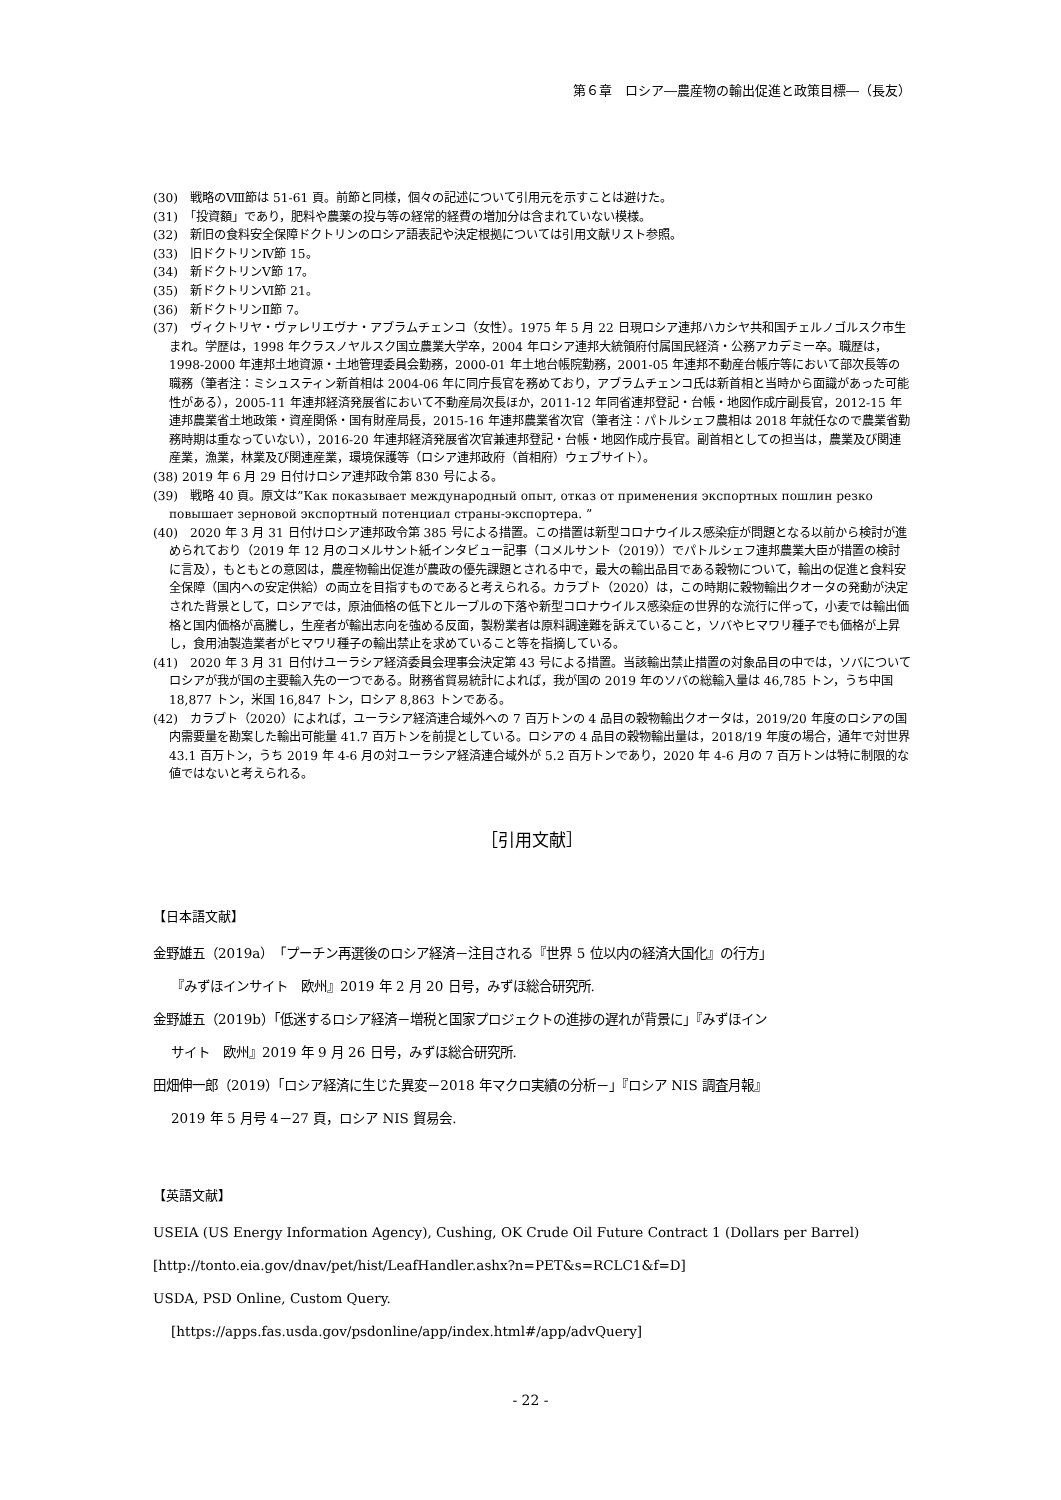第６章　ロシア―農産物の輸出促進と政策目標―（長友）
(30)　戦略のⅧ節は 51-61 頁。前節と同様，個々の記述について引用元を示すことは避けた。
(31)　「投資額」であり，肥料や農薬の投与等の経常的経費の増加分は含まれていない模様。
(32)　新旧の食料安全保障ドクトリンのロシア語表記や決定根拠については引用文献リスト参照。
(33)　旧ドクトリンⅣ節 15。
(34)　新ドクトリンⅤ節 17。
(35)　新ドクトリンⅥ節 21。
(36)　新ドクトリンⅡ節 7。
(37)　ヴィクトリヤ・ヴァレリエヴナ・アブラムチェンコ（女性）。1975 年 5 月 22 日現ロシア連邦ハカシヤ共和国チェルノゴルスク市生まれ。学歴は，1998 年クラスノヤルスク国立農業大学卒，2004 年ロシア連邦大統領府付属国民経済・公務アカデミー卒。職歴は，1998-2000 年連邦土地資源・土地管理委員会勤務，2000-01 年土地台帳院勤務，2001-05 年連邦不動産台帳庁等において部次長等の職務（筆者注：ミシュスティン新首相は 2004-06 年に同庁長官を務めており，アブラムチェンコ氏は新首相と当時から面識があった可能性がある），2005-11 年連邦経済発展省において不動産局次長ほか，2011-12 年同省連邦登記・台帳・地図作成庁副長官，2012-15 年連邦農業省土地政策・資産関係・国有財産局長，2015-16 年連邦農業省次官（筆者注：パトルシェフ農相は 2018 年就任なので農業省勤務時期は重なっていない），2016-20 年連邦経済発展省次官兼連邦登記・台帳・地図作成庁長官。副首相としての担当は，農業及び関連産業，漁業，林業及び関連産業，環境保護等（ロシア連邦政府（首相府）ウェブサイト）。
(38) 2019 年 6 月 29 日付けロシア連邦政令第 830 号による。
(39)　戦略 40 頁。原文は”Как показывает международный опыт, отказ от применения экспортных пошлин резко повышает зерновой экспортный потенциал страны-экспортера. ”
(40)　2020 年 3 月 31 日付けロシア連邦政令第 385 号による措置。この措置は新型コロナウイルス感染症が問題となる以前から検討が進められており（2019 年 12 月のコメルサント紙インタビュー記事（コメルサント（2019））でパトルシェフ連邦農業大臣が措置の検討に言及），もともとの意図は，農産物輸出促進が農政の優先課題とされる中で，最大の輸出品目である穀物について，輸出の促進と食料安全保障（国内への安定供給）の両立を目指すものであると考えられる。カラブト（2020）は，この時期に穀物輸出クオータの発動が決定された背景として，ロシアでは，原油価格の低下とルーブルの下落や新型コロナウイルス感染症の世界的な流行に伴って，小麦では輸出価格と国内価格が高騰し，生産者が輸出志向を強める反面，製粉業者は原料調達難を訴えていること，ソバやヒマワリ種子でも価格が上昇し，食用油製造業者がヒマワリ種子の輸出禁止を求めていること等を指摘している。
(41)　2020 年 3 月 31 日付けユーラシア経済委員会理事会決定第 43 号による措置。当該輸出禁止措置の対象品目の中では，ソバについてロシアが我が国の主要輸入先の一つである。財務省貿易統計によれば，我が国の 2019 年のソバの総輸入量は 46,785 トン，うち中国 18,877 トン，米国 16,847 トン，ロシア 8,863 トンである。
(42)　カラブト（2020）によれば，ユーラシア経済連合域外への 7 百万トンの 4 品目の穀物輸出クオータは，2019/20 年度のロシアの国内需要量を勘案した輸出可能量 41.7 百万トンを前提としている。ロシアの 4 品目の穀物輸出量は，2018/19 年度の場合，通年で対世界 43.1 百万トン，うち 2019 年 4-6 月の対ユーラシア経済連合域外が 5.2 百万トンであり，2020 年 4-6 月の 7 百万トンは特に制限的な値ではないと考えられる。
［引用文献］
【日本語文献】
金野雄五（2019a）「プーチン再選後のロシア経済－注目される『世界 5 位以内の経済大国化』の行方」
『みずほインサイト　欧州』2019 年 2 月 20 日号，みずほ総合研究所.
金野雄五（2019b）「低迷するロシア経済－増税と国家プロジェクトの進捗の遅れが背景に」『みずほイン
サイト　欧州』2019 年 9 月 26 日号，みずほ総合研究所.
田畑伸一郎（2019）「ロシア経済に生じた異変－2018 年マクロ実績の分析－」『ロシア NIS 調査月報』
2019 年 5 月号 4－27 頁，ロシア NIS 貿易会.
【英語文献】
USEIA (US Energy Information Agency), Cushing, OK Crude Oil Future Contract 1 (Dollars per Barrel) [http://tonto.eia.gov/dnav/pet/hist/LeafHandler.ashx?n=PET&s=RCLC1&f=D]
USDA, PSD Online, Custom Query.
[https://apps.fas.usda.gov/psdonline/app/index.html#/app/advQuery]
- 22 -